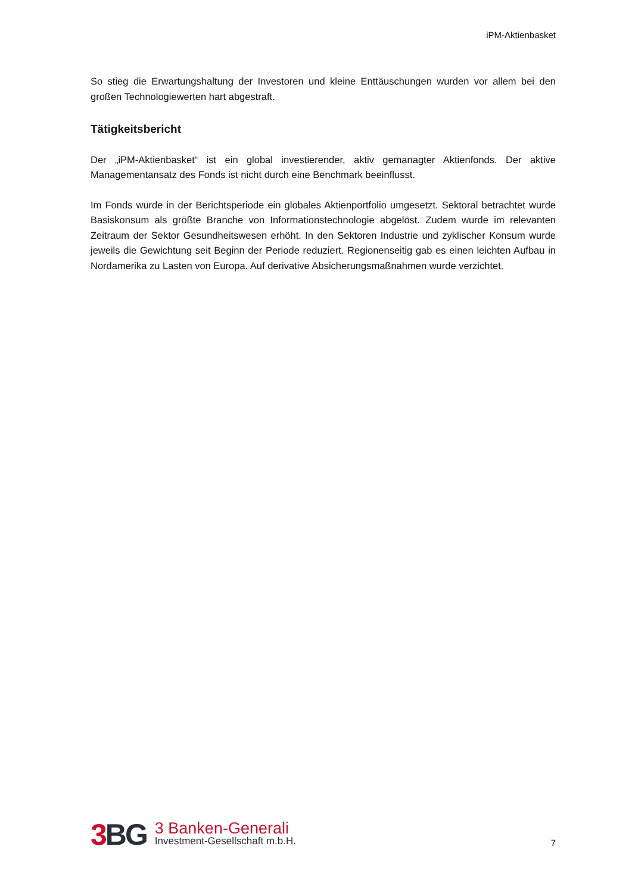iPM-Aktienbasket
So stieg die Erwartungshaltung der Investoren und kleine Enttäuschungen wurden vor allem bei den großen Technologiewerten hart abgestraft.
Tätigkeitsbericht
Der „iPM-Aktienbasket“ ist ein global investierender, aktiv gemanagter Aktienfonds. Der aktive Managementansatz des Fonds ist nicht durch eine Benchmark beeinflusst.
Im Fonds wurde in der Berichtsperiode ein globales Aktienportfolio umgesetzt. Sektoral betrachtet wurde Basiskonsum als größte Branche von Informationstechnologie abgelöst. Zudem wurde im relevanten Zeitraum der Sektor Gesundheitswesen erhöht. In den Sektoren Industrie und zyklischer Konsum wurde jeweils die Gewichtung seit Beginn der Periode reduziert. Regionenseitig gab es einen leichten Aufbau in Nordamerika zu Lasten von Europa. Auf derivative Absicherungsmaßnahmen wurde verzichtet.
3 BG
3 Banken-Generali
Investment-Gesellschaft m.b.H.
7